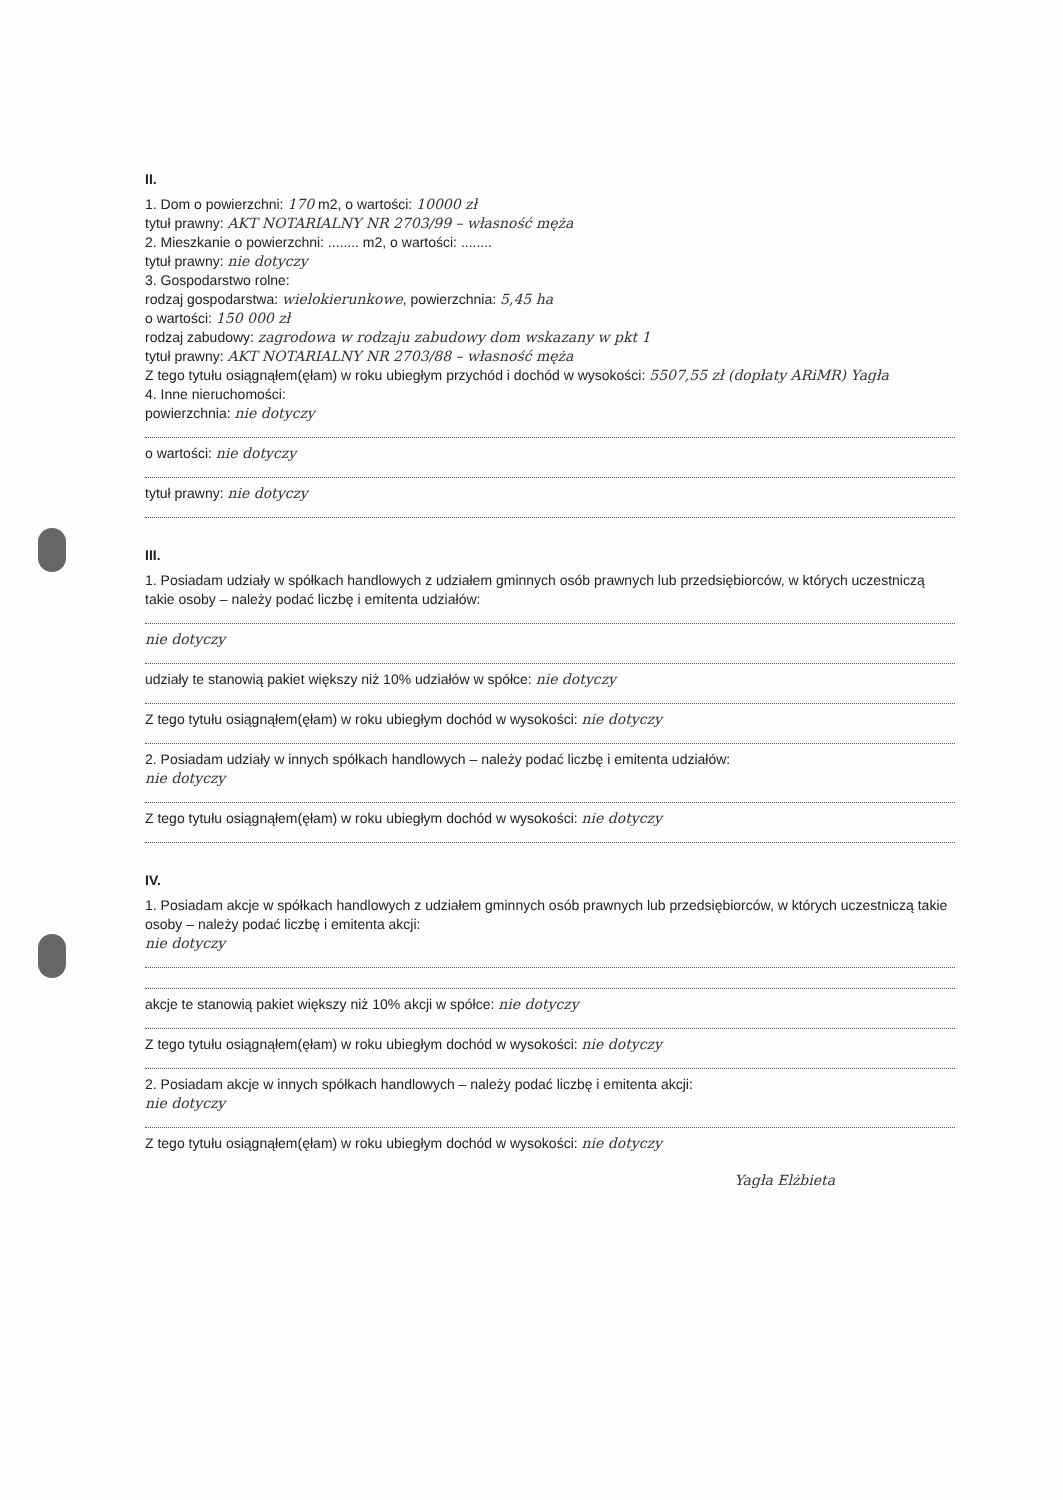II.
1. Dom o powierzchni: 170 m2, o wartości: 10000 zł
tytuł prawny: AKT NOTARIALNY NR 2703/99 – własność męża
2. Mieszkanie o powierzchni: ........ m2, o wartości: ........
tytuł prawny: nie dotyczy
3. Gospodarstwo rolne:
rodzaj gospodarstwa: wielokierunkowe, powierzchnia: 5,45 ha
o wartości: 150 000 zł
rodzaj zabudowy: zagrodowa w rodzaju zabudowy dom wskazany w pkt 1
tytuł prawny: AKT NOTARIALNY NR 2703/88 – własność męża
Z tego tytułu osiągnąłem(ęłam) w roku ubiegłym przychód i dochód w wysokości: 5507,55 zł (dopłaty ARiMR) Yagła
4. Inne nieruchomości:
powierzchnia: nie dotyczy
o wartości: nie dotyczy
tytuł prawny: nie dotyczy
III.
1. Posiadam udziały w spółkach handlowych z udziałem gminnych osób prawnych lub przedsiębiorców, w których uczestniczą takie osoby – należy podać liczbę i emitenta udziałów:
nie dotyczy
udziały te stanowią pakiet większy niż 10% udziałów w spółce: nie dotyczy
Z tego tytułu osiągnąłem(ęłam) w roku ubiegłym dochód w wysokości: nie dotyczy
2. Posiadam udziały w innych spółkach handlowych – należy podać liczbę i emitenta udziałów:
nie dotyczy
Z tego tytułu osiągnąłem(ęłam) w roku ubiegłym dochód w wysokości: nie dotyczy
IV.
1. Posiadam akcje w spółkach handlowych z udziałem gminnych osób prawnych lub przedsiębiorców, w których uczestniczą takie osoby – należy podać liczbę i emitenta akcji:
nie dotyczy
akcje te stanowią pakiet większy niż 10% akcji w spółce: nie dotyczy
Z tego tytułu osiągnąłem(ęłam) w roku ubiegłym dochód w wysokości: nie dotyczy
2. Posiadam akcje w innych spółkach handlowych – należy podać liczbę i emitenta akcji:
nie dotyczy
Z tego tytułu osiągnąłem(ęłam) w roku ubiegłym dochód w wysokości: nie dotyczy
Yagła Elżbieta